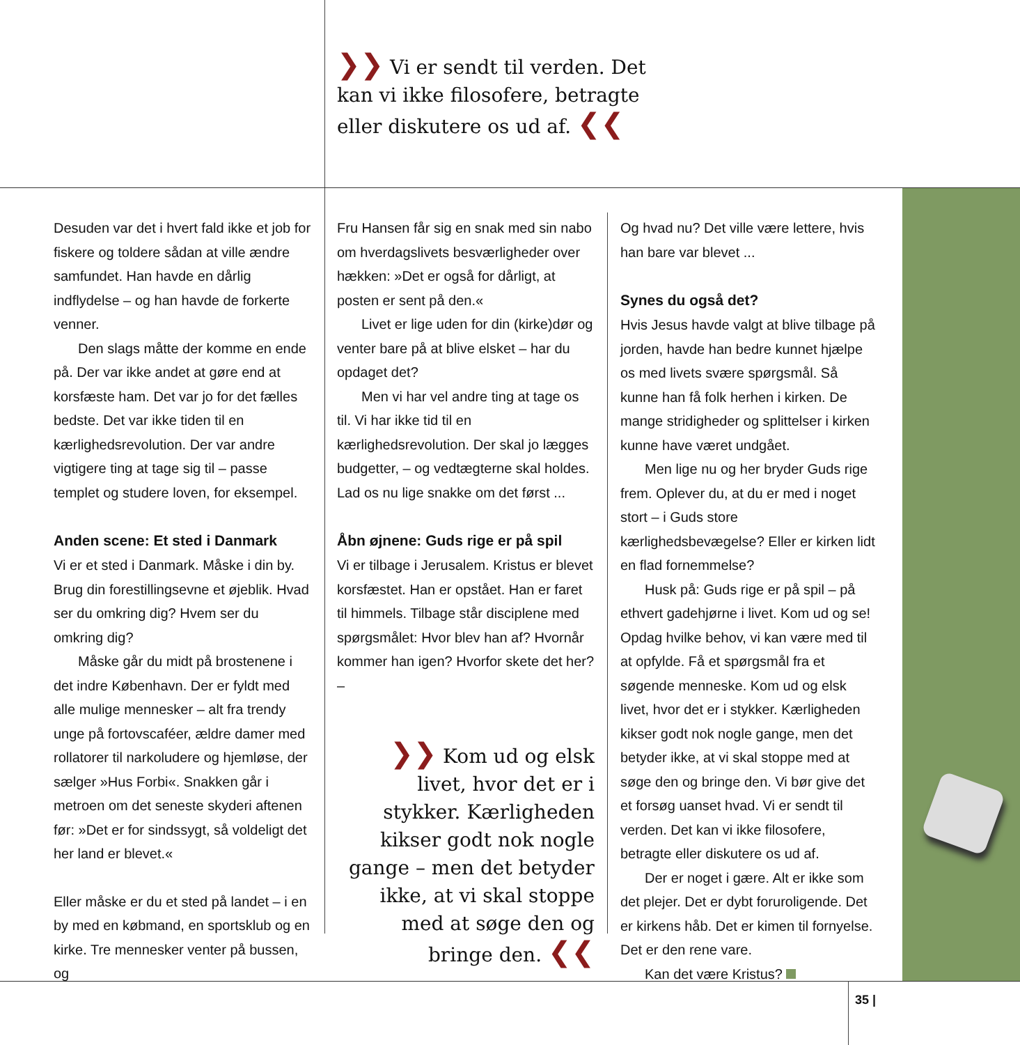❯❯ Vi er sendt til verden. Det kan vi ikke filosofere, betragte eller diskutere os ud af. ❮❮
Desuden var det i hvert fald ikke et job for fiskere og toldere sådan at ville ændre samfundet. Han havde en dårlig indflydelse – og han havde de forkerte venner.
Den slags måtte der komme en ende på. Der var ikke andet at gøre end at korsfæste ham. Det var jo for det fælles bedste. Det var ikke tiden til en kærlighedsrevolution. Der var andre vigtigere ting at tage sig til – passe templet og studere loven, for eksempel.
Anden scene: Et sted i Danmark
Vi er et sted i Danmark. Måske i din by. Brug din forestillingsevne et øjeblik. Hvad ser du omkring dig? Hvem ser du omkring dig?
Måske går du midt på brostenene i det indre København. Der er fyldt med alle mulige mennesker – alt fra trendy unge på fortovscaféer, ældre damer med rollatorer til narkoludere og hjemløse, der sælger »Hus Forbi«. Snakken går i metroen om det seneste skyderi aftenen før: »Det er for sindssygt, så voldeligt det her land er blevet.«
Eller måske er du et sted på landet – i en by med en købmand, en sportsklub og en kirke. Tre mennesker venter på bussen, og
Fru Hansen får sig en snak med sin nabo om hverdagslivets besværligheder over hækken: »Det er også for dårligt, at posten er sent på den.«
Livet er lige uden for din (kirke)dør og venter bare på at blive elsket – har du opdaget det?
Men vi har vel andre ting at tage os til. Vi har ikke tid til en kærlighedsrevolution. Der skal jo lægges budgetter, – og vedtægterne skal holdes. Lad os nu lige snakke om det først ...
Åbn øjnene: Guds rige er på spil
Vi er tilbage i Jerusalem. Kristus er blevet korsfæstet. Han er opstået. Han er faret til himmels. Tilbage står disciplene med spørgsmålet: Hvor blev han af? Hvornår kommer han igen? Hvorfor skete det her? –
❯❯ Kom ud og elsk livet, hvor det er i stykker. Kærligheden kikser godt nok nogle gange – men det betyder ikke, at vi skal stoppe med at søge den og bringe den. ❮❮
Og hvad nu? Det ville være lettere, hvis han bare var blevet ...
Synes du også det?
Hvis Jesus havde valgt at blive tilbage på jorden, havde han bedre kunnet hjælpe os med livets svære spørgsmål. Så kunne han få folk herhen i kirken. De mange stridigheder og splittelser i kirken kunne have været undgået.
Men lige nu og her bryder Guds rige frem. Oplever du, at du er med i noget stort – i Guds store kærlighedsbevægelse? Eller er kirken lidt en flad fornemmelse?
Husk på: Guds rige er på spil – på ethvert gadehjørne i livet. Kom ud og se! Opdag hvilke behov, vi kan være med til at opfylde. Få et spørgsmål fra et søgende menneske. Kom ud og elsk livet, hvor det er i stykker. Kærligheden kikser godt nok nogle gange, men det betyder ikke, at vi skal stoppe med at søge den og bringe den. Vi bør give det et forsøg uanset hvad. Vi er sendt til verden. Det kan vi ikke filosofere, betragte eller diskutere os ud af.
Der er noget i gære. Alt er ikke som det plejer. Det er dybt foruroligende. Det er kirkens håb. Det er kimen til fornyelse. Det er den rene vare.
Kan det være Kristus?
35 |